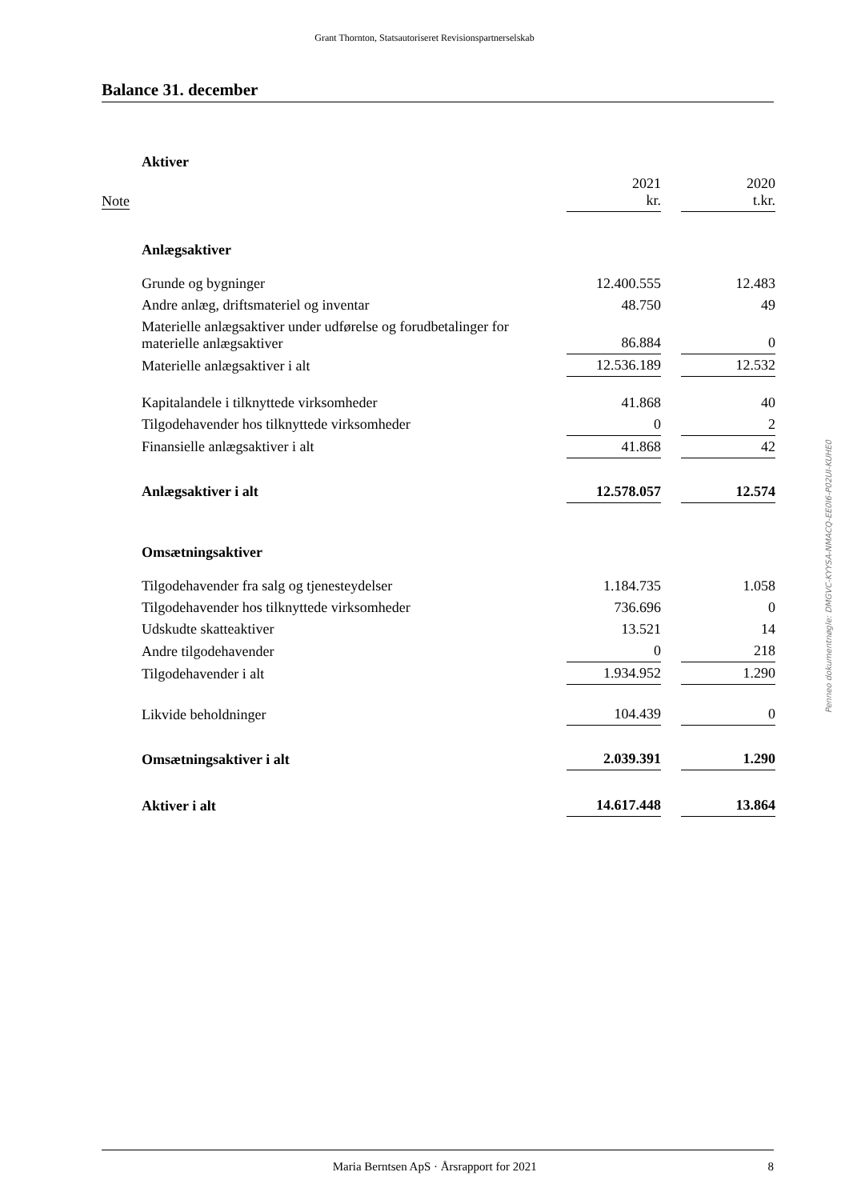Grant Thornton, Statsautoriseret Revisionspartnerselskab
Balance 31. december
| | Aktiver | | | |
| Note | | 2021 kr. | | 2020 t.kr. |
| | Anlægsaktiver | | | |
| | Grunde og bygninger | 12.400.555 | | 12.483 |
| | Andre anlæg, driftsmateriel og inventar | 48.750 | | 49 |
| | Materielle anlægsaktiver under udførelse og forudbetalinger for materielle anlægsaktiver | 86.884 | | 0 |
| | Materielle anlægsaktiver i alt | 12.536.189 | | 12.532 |
| | Kapitalandele i tilknyttede virksomheder | 41.868 | | 40 |
| | Tilgodehavender hos tilknyttede virksomheder | 0 | | 2 |
| | Finansielle anlægsaktiver i alt | 41.868 | | 42 |
| | Anlægsaktiver i alt | 12.578.057 | | 12.574 |
| | Omsætningsaktiver | | | |
| | Tilgodehavender fra salg og tjenesteydelser | 1.184.735 | | 1.058 |
| | Tilgodehavender hos tilknyttede virksomheder | 736.696 | | 0 |
| | Udskudte skatteaktiver | 13.521 | | 14 |
| | Andre tilgodehavender | 0 | | 218 |
| | Tilgodehavender i alt | 1.934.952 | | 1.290 |
| | Likvide beholdninger | 104.439 | | 0 |
| | Omsætningsaktiver i alt | 2.039.391 | | 1.290 |
| | Aktiver i alt | 14.617.448 | | 13.864 |
Penneo dokumentnøgle: DMGVC-KYYSA-NMACQ-EE0I6-P02UI-KUHE0
Maria Berntsen ApS · Årsrapport for 2021 8